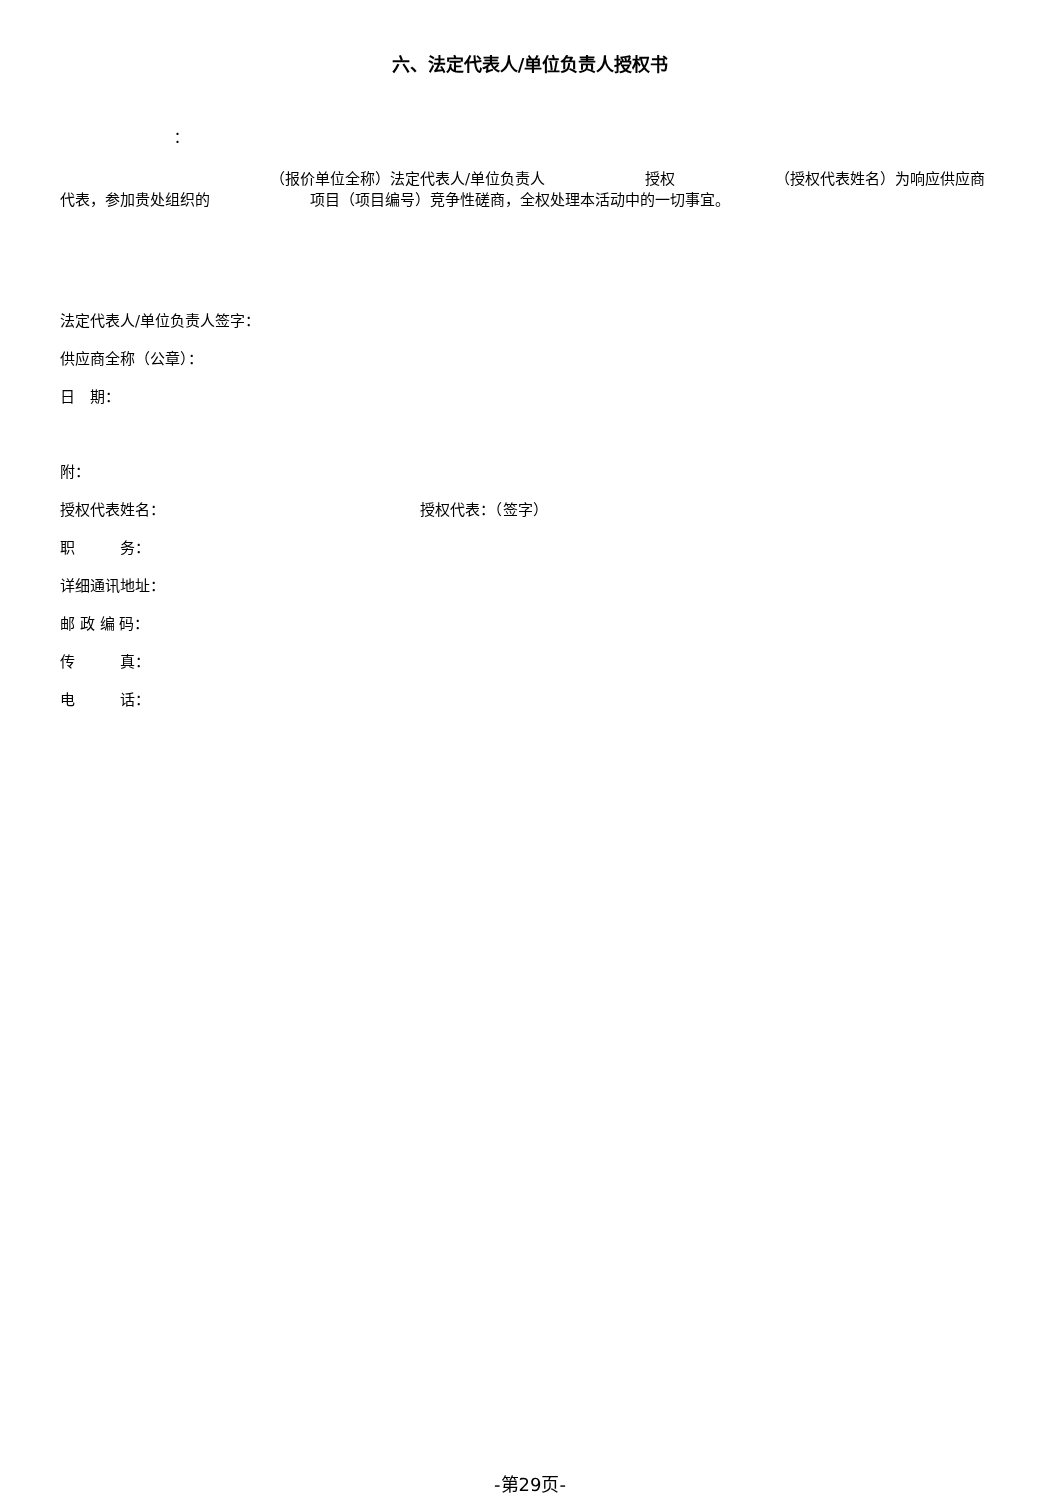六、法定代表人/单位负责人授权书
：
（报价单位全称）法定代表人/单位负责人 授权 （授权代表姓名）为响应供应商代表，参加贵处组织的 项目（项目编号）竞争性磋商，全权处理本活动中的一切事宜。
法定代表人/单位负责人签字：
供应商全称（公章）：
日　期：
附：
授权代表姓名： 授权代表：（签字）
职　　　务：
详细通讯地址：
邮 政 编 码：
传　　　真：
电　　　话：
-第29页-